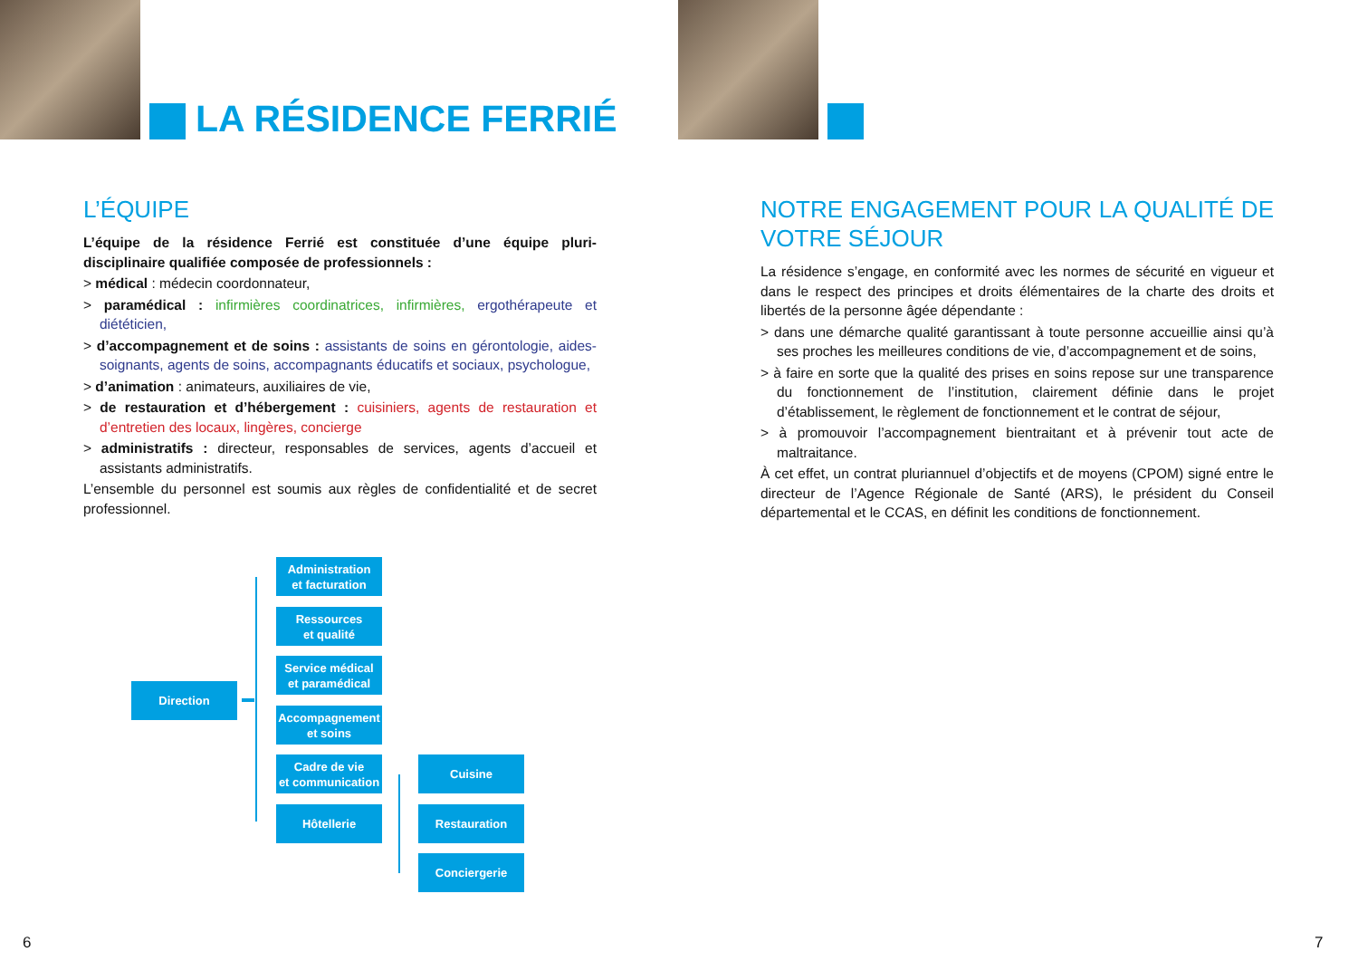LA RÉSIDENCE FERRIÉ
L’ÉQUIPE
L’équipe de la résidence Ferrié est constituée d’une équipe pluri-disciplinaire qualifiée composée de professionnels :
> médical : médecin coordonnateur,
> paramédical : infirmières coordinatrices, infirmières, ergothérapeute et diététicien,
> d’accompagnement et de soins : assistants de soins en gérontologie, aides-soignants, agents de soins, accompagnants éducatifs et sociaux, psychologue,
> d’animation : animateurs, auxiliaires de vie,
> de restauration et d’hébergement : cuisiniers, agents de restauration et d’entretien des locaux, lingères, concierge
> administratifs : directeur, responsables de services, agents d’accueil et assistants administratifs.
L’ensemble du personnel est soumis aux règles de confidentialité et de secret professionnel.
Direction
Administration
et facturation
Ressources
et qualité
Service médical
et paramédical
Accompagnement
et soins
Cadre de vie
et communication
Hôtellerie
Cuisine
Restauration
Conciergerie
6
NOTRE ENGAGEMENT POUR LA QUALITÉ DE VOTRE SÉJOUR
La résidence s’engage, en conformité avec les normes de sécurité en vigueur et dans le respect des principes et droits élémentaires de la charte des droits et libertés de la personne âgée dépendante :
> dans une démarche qualité garantissant à toute personne accueillie ainsi qu’à ses proches les meilleures conditions de vie, d’accompagnement et de soins,
> à faire en sorte que la qualité des prises en soins repose sur une transparence du fonctionnement de l’institution, clairement définie dans le projet d’établissement, le règlement de fonctionnement et le contrat de séjour,
> à promouvoir l’accompagnement bientraitant et à prévenir tout acte de maltraitance.
À cet effet, un contrat pluriannuel d’objectifs et de moyens (CPOM) signé entre le directeur de l’Agence Régionale de Santé (ARS), le président du Conseil départemental et le CCAS, en définit les conditions de fonctionnement.
7